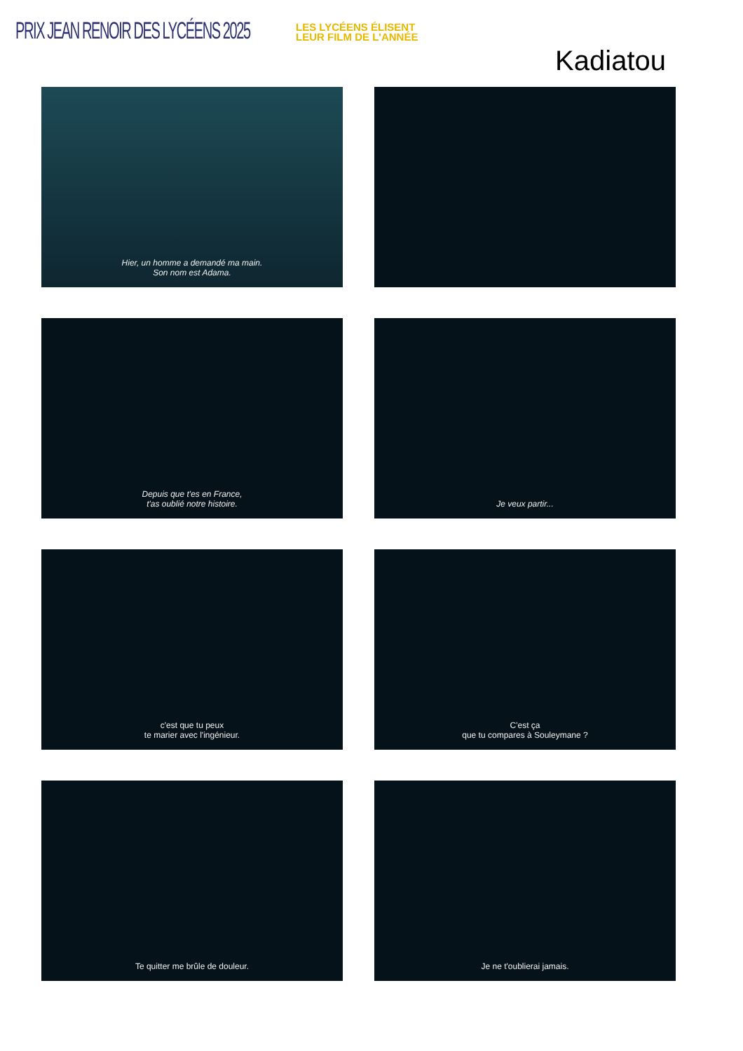PRIX JEAN RENOIR DES LYCÉENS 2025
LES LYCÉENS ÉLISENT
LEUR FILM DE L'ANNÉE
Kadiatou
Hier, un homme a demandé ma main.
Son nom est Adama.
Depuis que t'es en France,
t'as oublié notre histoire.
Je veux partir...
c'est que tu peux
te marier avec l'ingénieur.
C'est ça
que tu compares à Souleymane ?
Te quitter me brûle de douleur.
Je ne t'oublierai jamais.